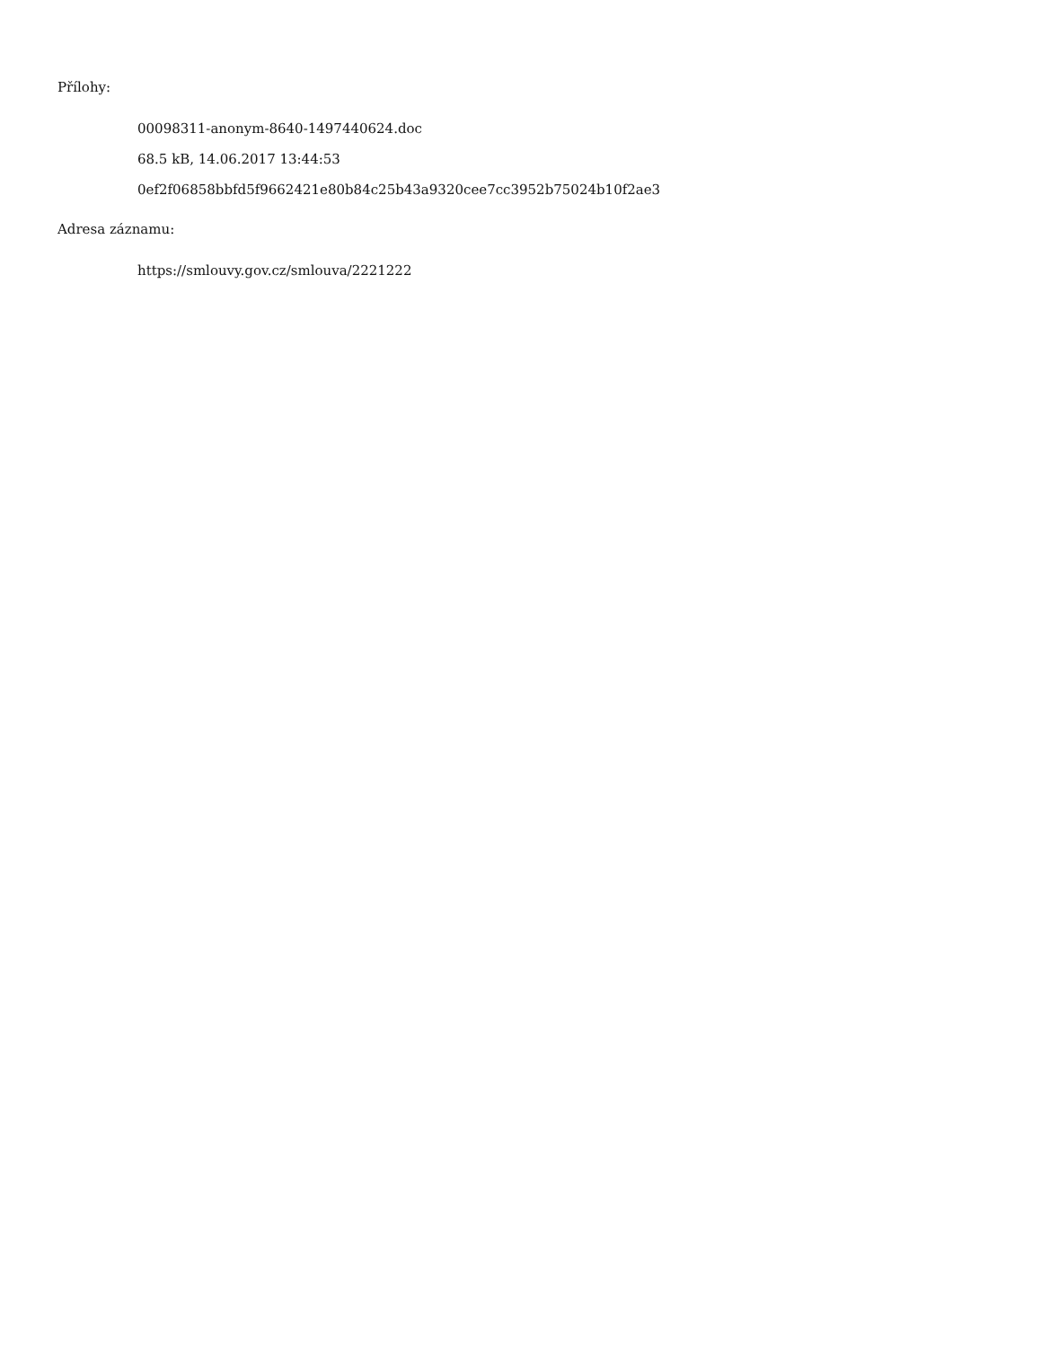Přílohy:
00098311-anonym-8640-1497440624.doc
68.5 kB, 14.06.2017 13:44:53
0ef2f06858bbfd5f9662421e80b84c25b43a9320cee7cc3952b75024b10f2ae3
Adresa záznamu:
https://smlouvy.gov.cz/smlouva/2221222